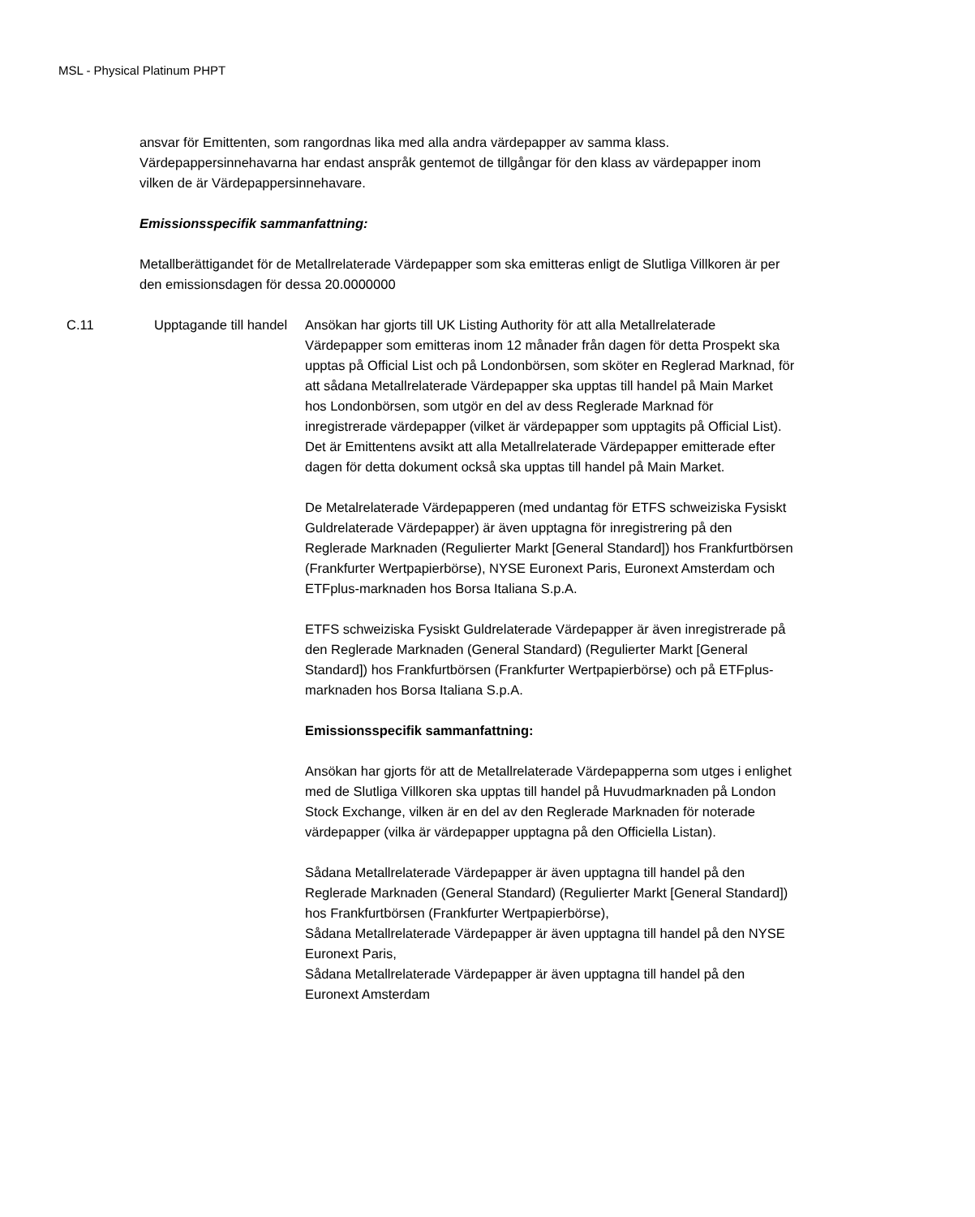MSL - Physical Platinum PHPT
ansvar för Emittenten, som rangordnas lika med alla andra värdepapper av samma klass. Värdepappersinnehavarna har endast anspråk gentemot de tillgångar för den klass av värdepapper inom vilken de är Värdepappersinnehavare.
Emissionsspecifik sammanfattning:
Metallberättigandet för de Metallrelaterade Värdepapper som ska emitteras enligt de Slutliga Villkoren är per den emissionsdagen för dessa 20.0000000
C.11 Upptagande till handel
Ansökan har gjorts till UK Listing Authority för att alla Metallrelaterade Värdepapper som emitteras inom 12 månader från dagen för detta Prospekt ska upptas på Official List och på Londonbörsen, som sköter en Reglerad Marknad, för att sådana Metallrelaterade Värdepapper ska upptas till handel på Main Market hos Londonbörsen, som utgör en del av dess Reglerade Marknad för inregistrerade värdepapper (vilket är värdepapper som upptagits på Official List). Det är Emittentens avsikt att alla Metallrelaterade Värdepapper emitterade efter dagen för detta dokument också ska upptas till handel på Main Market.
De Metalrelaterade Värdepapperen (med undantag för ETFS schweiziska Fysiskt Guldrelaterade Värdepapper) är även upptagna för inregistrering på den Reglerade Marknaden (Regulierter Markt [General Standard]) hos Frankfurtbörsen (Frankfurter Wertpapierbörse), NYSE Euronext Paris, Euronext Amsterdam och ETFplus-marknaden hos Borsa Italiana S.p.A.
ETFS schweiziska Fysiskt Guldrelaterade Värdepapper är även inregistrerade på den Reglerade Marknaden (General Standard) (Regulierter Markt [General Standard]) hos Frankfurtbörsen (Frankfurter Wertpapierbörse) och på ETFplus-marknaden hos Borsa Italiana S.p.A.
Emissionsspecifik sammanfattning:
Ansökan har gjorts för att de Metallrelaterade Värdepapperna som utges i enlighet med de Slutliga Villkoren ska upptas till handel på Huvudmarknaden på London Stock Exchange, vilken är en del av den Reglerade Marknaden för noterade värdepapper (vilka är värdepapper upptagna på den Officiella Listan).
Sådana Metallrelaterade Värdepapper är även upptagna till handel på den Reglerade Marknaden (General Standard) (Regulierter Markt [General Standard]) hos Frankfurtbörsen (Frankfurter Wertpapierbörse),
Sådana Metallrelaterade Värdepapper är även upptagna till handel på den NYSE Euronext Paris,
Sådana Metallrelaterade Värdepapper är även upptagna till handel på den Euronext Amsterdam